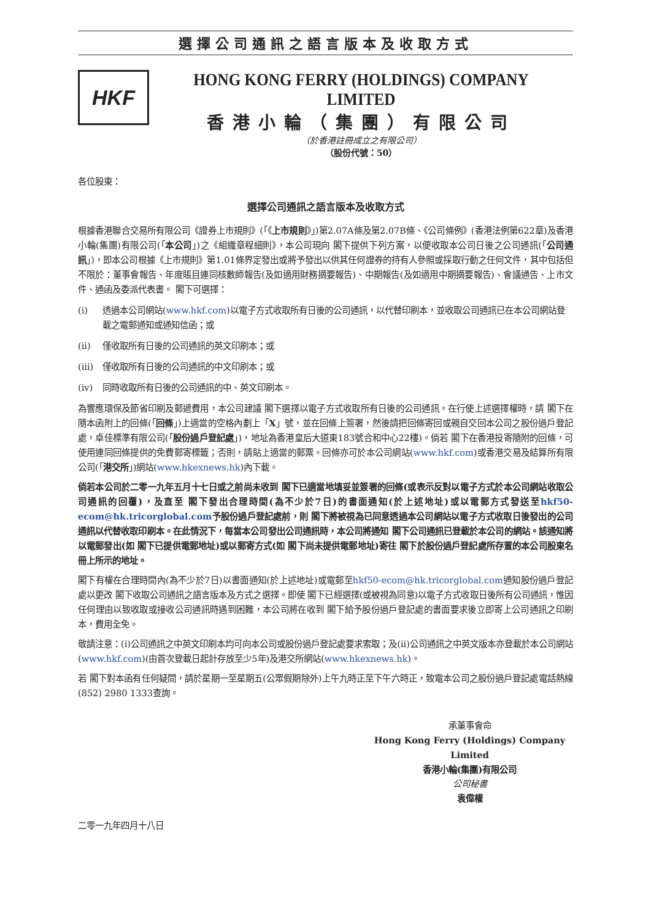選擇公司通訊之語言版本及收取方式
HKF
HONG KONG FERRY (HOLDINGS) COMPANY LIMITED
香港小輪（集團）有限公司
（於香港註冊成立之有限公司）
（股份代號：50）
各位股東：
選擇公司通訊之語言版本及收取方式
根據香港聯合交易所有限公司《證券上市規則》(「《上市規則》」)第2.07A條及第2.07B條、《公司條例》(香港法例第622章)及香港小輪(集團)有限公司(「本公司」)之《組織章程細則》，本公司現向 閣下提供下列方案，以便收取本公司日後之公司通訊(「公司通訊」)，即本公司根據《上市規則》第1.01條界定發出或將予發出以供其任何證券的持有人參照或採取行動之任何文件，其中包括但不限於：董事會報告、年度賬目連同核數師報告(及如適用財務摘要報告)、中期報告(及如適用中期摘要報告)、會議通告、上市文件、通函及委派代表書。 閣下可選擇：
(i) 透過本公司網站(www.hkf.com)以電子方式收取所有日後的公司通訊，以代替印刷本，並收取公司通訊已在本公司網站登載之電郵通知或通知信函；或
(ii) 僅收取所有日後的公司通訊的英文印刷本；或
(iii) 僅收取所有日後的公司通訊的中文印刷本；或
(iv) 同時收取所有日後的公司通訊的中、英文印刷本。
為響應環保及節省印刷及郵遞費用，本公司建議 閣下選擇以電子方式收取所有日後的公司通訊。在行使上述選擇權時，請 閣下在隨本函附上的回條(「回條」)上適當的空格內劃上「X」號，並在回條上簽署，然後請把回條寄回或親自交回本公司之股份過戶登記處，卓佳標準有限公司(「股份過戶登記處」)，地址為香港皇后大道東183號合和中心22樓)。倘若 閣下在香港投寄隨附的回條，可使用連同回條提供的免費郵寄標籤；否則，請貼上適當的郵票。回條亦可於本公司網站(www.hkf.com)或香港交易及結算所有限公司(「港交所」)網站(www.hkexnews.hk)內下載。
倘若本公司於二零一九年五月十七日或之前尚未收到 閣下已適當地填妥並簽署的回條(或表示反對以電子方式於本公司網站收取公司通訊的回覆)，及直至 閣下發出合理時間(為不少於7日)的書面通知(於上述地址)或以電郵方式發送至hkf50-ecom@hk.tricorglobal.com予股份過戶登記處前，則 閣下將被視為已同意透過本公司網站以電子方式收取日後發出的公司通訊以代替收取印刷本。在此情況下，每當本公司發出公司通訊時，本公司將通知 閣下公司通訊已登載於本公司的網站。該通知將以電郵發出(如 閣下已提供電郵地址)或以郵寄方式(如 閣下尚未提供電郵地址)寄往 閣下於股份過戶登記處所存置的本公司股東名冊上所示的地址。
閣下有權在合理時間內(為不少於7日)以書面通知(於上述地址)或電郵至hkf50-ecom@hk.tricorglobal.com通知股份過戶登記處以更改 閣下收取公司通訊之語言版本及方式之選擇。即使 閣下已經選擇(或被視為同意)以電子方式收取日後所有公司通訊，惟因任何理由以致收取或接收公司通訊時遇到困難，本公司將在收到 閣下給予股份過戶登記處的書面要求後立即寄上公司通訊之印刷本，費用全免。
敬請注意：(i)公司通訊之中英文印刷本均可向本公司或股份過戶登記處要求索取；及(ii)公司通訊之中英文版本亦登載於本公司網站(www.hkf.com)(由首次登載日起計存放至少5年)及港交所網站(www.hkexnews.hk)。
若 閣下對本函有任何疑問，請於星期一至星期五(公眾假期除外)上午九時正至下午六時正，致電本公司之股份過戶登記處電話熱線(852) 2980 1333查詢。
承董事會命
Hong Kong Ferry (Holdings) Company Limited
香港小輪(集團)有限公司
公司秘書
袁偉權
二零一九年四月十八日